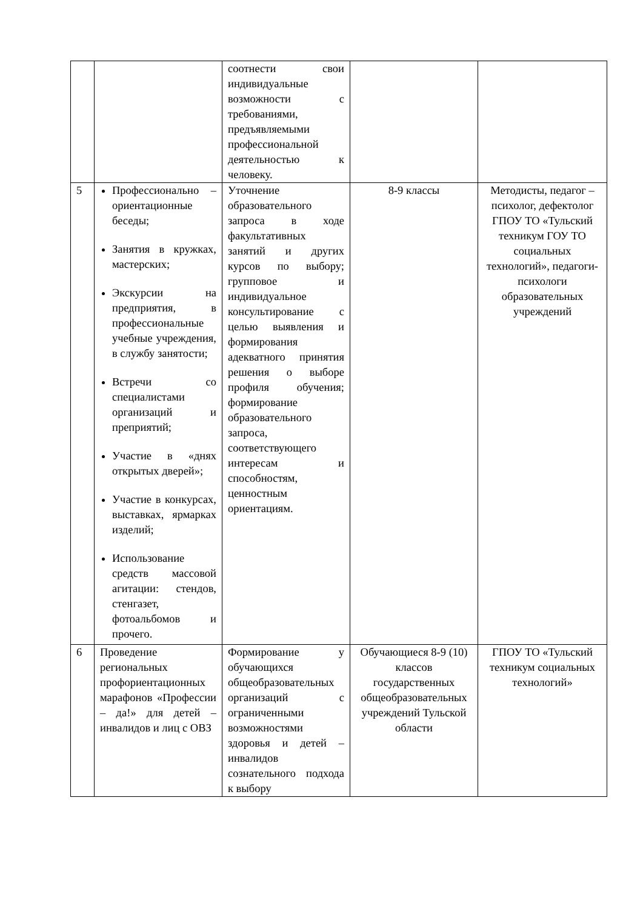| | | соотнести свои индивидуальные возможности с требованиями, предъявляемыми профессиональной деятельностью к человеку. | | |
| 5 | Профессионально – ориентационные беседы; Занятия в кружках, мастерских; Экскурсии на предприятия, в профессиональные учебные учреждения, в службу занятости; Встречи со специалистами организаций и преприятий; Участие в «днях открытых дверей»; Участие в конкурсах, выставках, ярмарках изделий; Использование средств массовой агитации: стендов, стенгазет, фотоальбомов и прочего. | Уточнение образовательного запроса в ходе факультативных занятий и других курсов по выбору; групповое и индивидуальное консультирование с целью выявления и формирования адекватного принятия решения о выборе профиля обучения; формирование образовательного запроса, соответствующего интересам и способностям, ценностным ориентациям. | 8-9 классы | Методисты, педагог – психолог, дефектолог ГПОУ ТО «Тульский техникум ГОУ ТО социальных технологий», педагоги-психологи образовательных учреждений |
| 6 | Проведение региональных профориентационных марафонов «Профессии – да!» для детей – инвалидов и лиц с ОВЗ | Формирование у обучающихся общеобразовательных организаций с ограниченными возможностями здоровья и детей – инвалидов сознательного подхода к выбору | Обучающиеся 8-9 (10) классов государственных общеобразовательных учреждений Тульской области | ГПОУ ТО «Тульский техникум социальных технологий» |